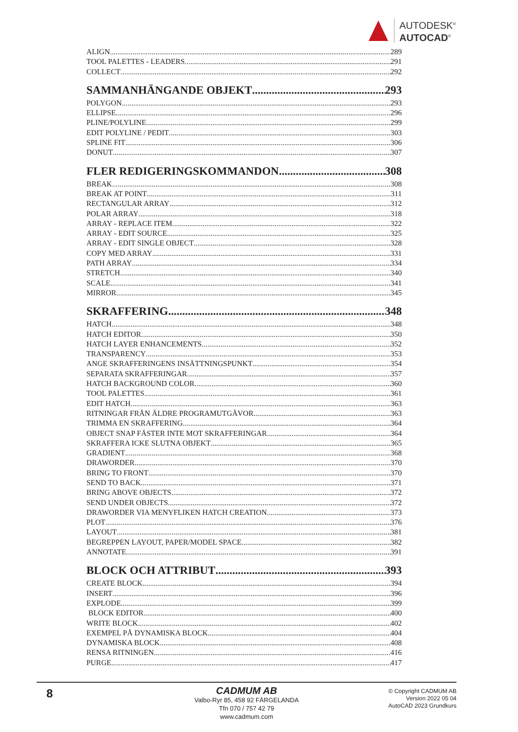AUTODESK<sup>®</sup>
AUTOCAD<sup>®</sup>
ALIGN 289
TOOL PALETTES - LEADERS 291
COLLECT 292
SAMMANHÄNGANDE OBJEKT 293
POLYGON 293
ELLIPSE 296
PLINE/POLYLINE 299
EDIT POLYLINE / PEDIT 303
SPLINE FIT 306
DONUT 307
FLER REDIGERINGSKOMMANDON 308
BREAK 308
BREAK AT POINT 311
RECTANGULAR ARRAY 312
POLAR ARRAY 318
ARRAY - REPLACE ITEM 322
ARRAY - EDIT SOURCE 325
ARRAY - EDIT SINGLE OBJECT 328
COPY MED ARRAY 331
PATH ARRAY 334
STRETCH 340
SCALE 341
MIRROR 345
SKRAFFERING 348
HATCH 348
HATCH EDITOR 350
HATCH LAYER ENHANCEMENTS 352
TRANSPARENCY 353
ANGE SKRAFFERINGENS INSÄTTNINGSPUNKT 354
SEPARATA SKRAFFERINGAR 357
HATCH BACKGROUND COLOR 360
TOOL PALETTES 361
EDIT HATCH 363
RITNINGAR FRÅN ÄLDRE PROGRAMUTGÅVOR 363
TRIMMA EN SKRAFFERING 364
OBJECT SNAP FÄSTER INTE MOT SKRAFFERINGAR 364
SKRAFFERA ICKE SLUTNA OBJEKT 365
GRADIENT 368
DRAWORDER 370
BRING TO FRONT 370
SEND TO BACK 371
BRING ABOVE OBJECTS 372
SEND UNDER OBJECTS 372
DRAWORDER VIA MENYFLIKEN HATCH CREATION 373
PLOT 376
LAYOUT 381
BEGREPPEN LAYOUT, PAPER/MODEL SPACE 382
ANNOTATE 391
BLOCK OCH ATTRIBUT 393
CREATE BLOCK 394
INSERT 396
EXPLODE 399
BLOCK EDITOR 400
WRITE BLOCK 402
EXEMPEL PÅ DYNAMISKA BLOCK 404
DYNAMISKA BLOCK 408
RENSA RITNINGEN 416
PURGE 417
8
CADMUM AB
Valbo-Ryr 85, 458 92 FÄRGELANDA
Tfn 070 / 757 42 79
www.cadmum.com
© Copyright CADMUM AB
Version 2022 05 04
AutoCAD 2023 Grundkurs